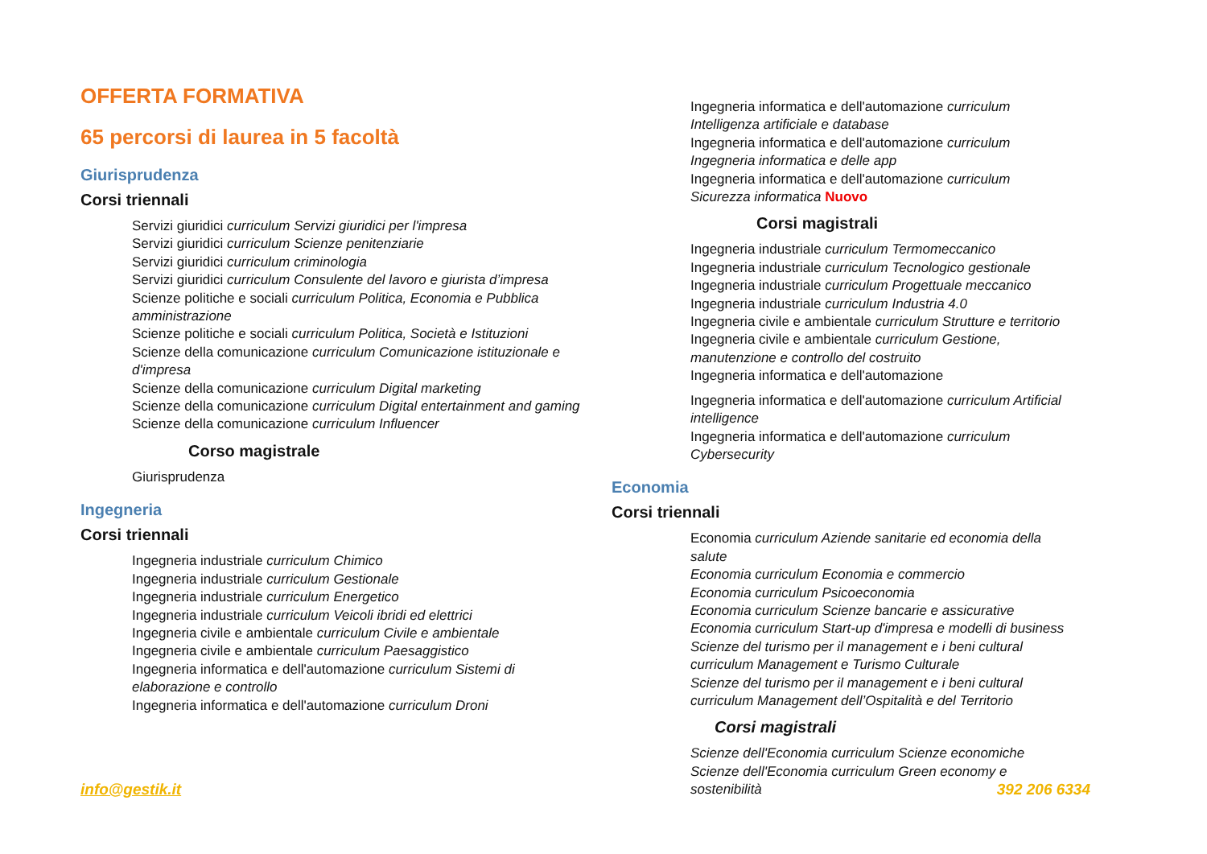OFFERTA FORMATIVA
65 percorsi di laurea in 5 facoltà
Giurisprudenza
Corsi triennali
Servizi giuridici curriculum Servizi giuridici per l'impresa
Servizi giuridici curriculum Scienze penitenziarie
Servizi giuridici curriculum criminologia
Servizi giuridici curriculum Consulente del lavoro e giurista d’impresa
Scienze politiche e sociali curriculum Politica, Economia e Pubblica amministrazione
Scienze politiche e sociali curriculum Politica, Società e Istituzioni
Scienze della comunicazione curriculum Comunicazione istituzionale e d'impresa
Scienze della comunicazione curriculum Digital marketing
Scienze della comunicazione curriculum Digital entertainment and gaming
Scienze della comunicazione curriculum Influencer
Corso magistrale
Giurisprudenza
Ingegneria
Corsi triennali
Ingegneria industriale curriculum Chimico
Ingegneria industriale curriculum Gestionale
Ingegneria industriale curriculum Energetico
Ingegneria industriale curriculum Veicoli ibridi ed elettrici
Ingegneria civile e ambientale curriculum Civile e ambientale
Ingegneria civile e ambientale curriculum Paesaggistico
Ingegneria informatica e dell'automazione curriculum Sistemi di elaborazione e controllo
Ingegneria informatica e dell'automazione curriculum Droni
Ingegneria informatica e dell'automazione curriculum Intelligenza artificiale e database
Ingegneria informatica e dell'automazione curriculum Ingegneria informatica e delle app
Ingegneria informatica e dell'automazione curriculum Sicurezza informatica Nuovo
Corsi magistrali
Ingegneria industriale curriculum Termomeccanico
Ingegneria industriale curriculum Tecnologico gestionale
Ingegneria industriale curriculum Progettuale meccanico
Ingegneria industriale curriculum Industria 4.0
Ingegneria civile e ambientale curriculum Strutture e territorio
Ingegneria civile e ambientale curriculum Gestione, manutenzione e controllo del costruito
Ingegneria informatica e dell'automazione
Ingegneria informatica e dell'automazione curriculum Artificial intelligence
Ingegneria informatica e dell'automazione curriculum Cybersecurity
Economia
Corsi triennali
Economia curriculum Aziende sanitarie ed economia della salute
Economia curriculum Economia e commercio
Economia curriculum Psicoeconomia
Economia curriculum Scienze bancarie e assicurative
Economia curriculum Start-up d'impresa e modelli di business
Scienze del turismo per il management e i beni cultural curriculum Management e Turismo Culturale
Scienze del turismo per il management e i beni cultural curriculum Management dell’Ospitalità e del Territorio
Corsi magistrali
Scienze dell'Economia curriculum Scienze economiche
Scienze dell'Economia curriculum Green economy e sostenibilità
info@gestik.it 392 206 6334